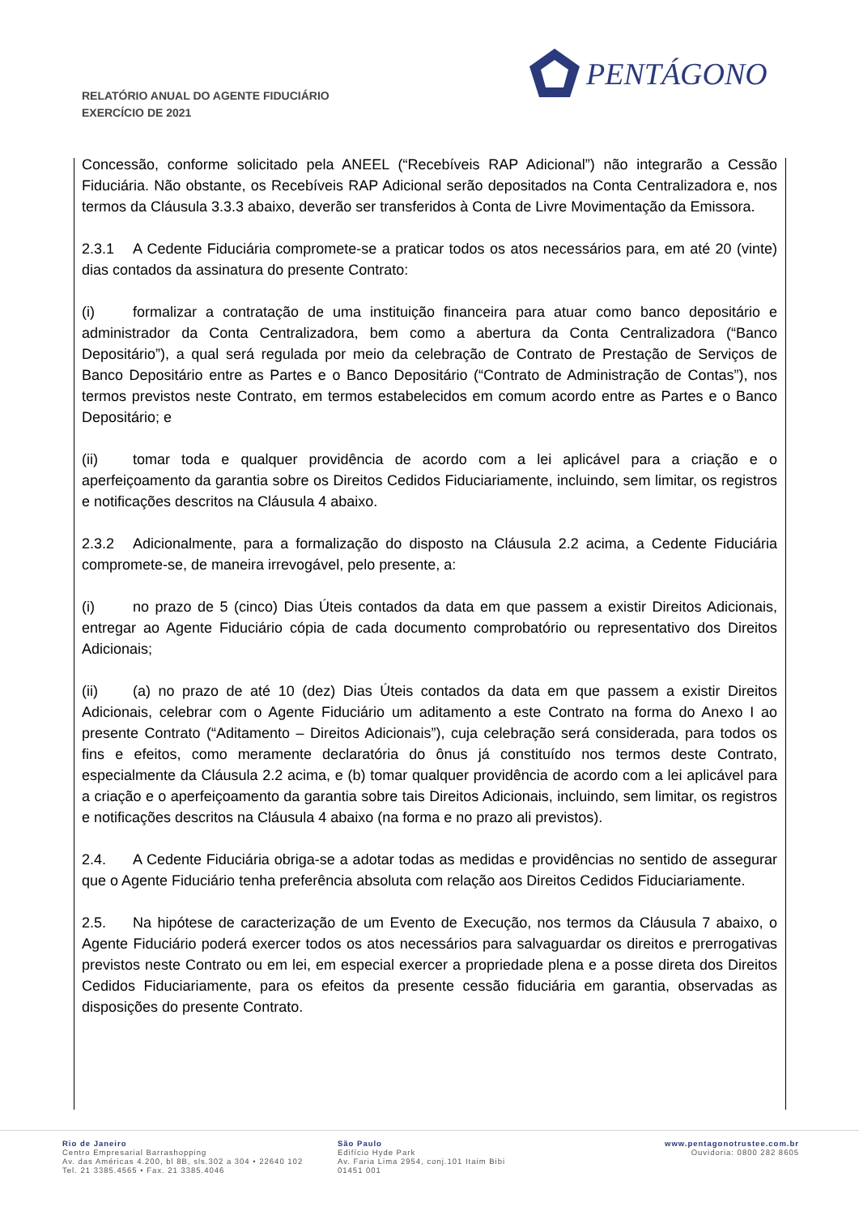RELATÓRIO ANUAL DO AGENTE FIDUCIÁRIO
EXERCÍCIO DE 2021
PENTÁGONO
Concessão, conforme solicitado pela ANEEL (“Recebíveis RAP Adicional”) não integrarão a Cessão Fiduciária. Não obstante, os Recebíveis RAP Adicional serão depositados na Conta Centralizadora e, nos termos da Cláusula 3.3.3 abaixo, deverão ser transferidos à Conta de Livre Movimentação da Emissora.
2.3.1 A Cedente Fiduciária compromete-se a praticar todos os atos necessários para, em até 20 (vinte) dias contados da assinatura do presente Contrato:
(i) formalizar a contratação de uma instituição financeira para atuar como banco depositário e administrador da Conta Centralizadora, bem como a abertura da Conta Centralizadora (“Banco Depositário”), a qual será regulada por meio da celebração de Contrato de Prestação de Serviços de Banco Depositário entre as Partes e o Banco Depositário (“Contrato de Administração de Contas”), nos termos previstos neste Contrato, em termos estabelecidos em comum acordo entre as Partes e o Banco Depositário; e
(ii) tomar toda e qualquer providência de acordo com a lei aplicável para a criação e o aperfeiçoamento da garantia sobre os Direitos Cedidos Fiduciariamente, incluindo, sem limitar, os registros e notificações descritos na Cláusula 4 abaixo.
2.3.2 Adicionalmente, para a formalização do disposto na Cláusula 2.2 acima, a Cedente Fiduciária compromete-se, de maneira irrevogável, pelo presente, a:
(i) no prazo de 5 (cinco) Dias Úteis contados da data em que passem a existir Direitos Adicionais, entregar ao Agente Fiduciário cópia de cada documento comprobatório ou representativo dos Direitos Adicionais;
(ii) (a) no prazo de até 10 (dez) Dias Úteis contados da data em que passem a existir Direitos Adicionais, celebrar com o Agente Fiduciário um aditamento a este Contrato na forma do Anexo I ao presente Contrato (“Aditamento – Direitos Adicionais”), cuja celebração será considerada, para todos os fins e efeitos, como meramente declaratória do ônus já constituído nos termos deste Contrato, especialmente da Cláusula 2.2 acima, e (b) tomar qualquer providência de acordo com a lei aplicável para a criação e o aperfeiçoamento da garantia sobre tais Direitos Adicionais, incluindo, sem limitar, os registros e notificações descritos na Cláusula 4 abaixo (na forma e no prazo ali previstos).
2.4. A Cedente Fiduciária obriga-se a adotar todas as medidas e providências no sentido de assegurar que o Agente Fiduciário tenha preferência absoluta com relação aos Direitos Cedidos Fiduciariamente.
2.5. Na hipótese de caracterização de um Evento de Execução, nos termos da Cláusula 7 abaixo, o Agente Fiduciário poderá exercer todos os atos necessários para salvaguardar os direitos e prerrogativas previstos neste Contrato ou em lei, em especial exercer a propriedade plena e a posse direta dos Direitos Cedidos Fiduciariamente, para os efeitos da presente cessão fiduciária em garantia, observadas as disposições do presente Contrato.
Rio de Janeiro
Centro Empresarial Barrashopping
Av. das Américas 4.200, bl 8B, sls.302 a 304 • 22640 102
Tel. 21 3385.4565 • Fax. 21 3385.4046
São Paulo
Edifício Hyde Park
Av. Faria Lima 2954, conj.101 Itaim Bibi
01451 001
www.pentagonotrustee.com.br
Ouvidoria: 0800 282 8605